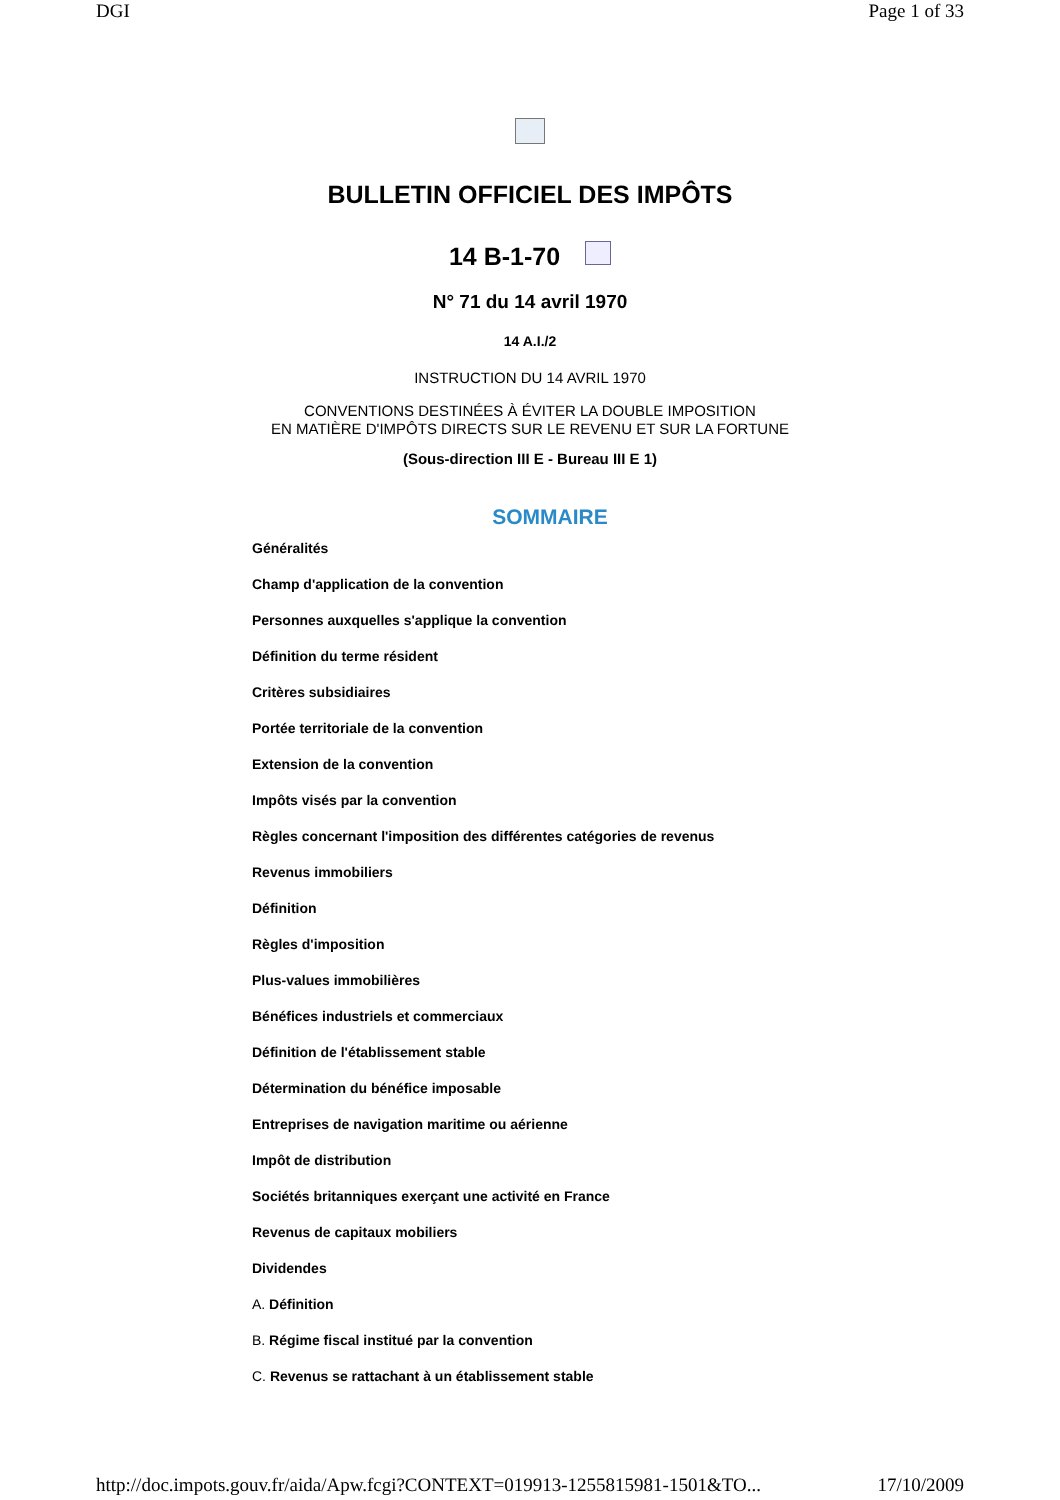DGI Page 1 of 33
BULLETIN OFFICIEL DES IMPÔTS
14 B-1-70
N° 71 du 14 avril 1970
14 A.I./2
INSTRUCTION DU 14 AVRIL 1970
CONVENTIONS DESTINÉES À ÉVITER LA DOUBLE IMPOSITION
EN MATIÈRE D'IMPÔTS DIRECTS SUR LE REVENU ET SUR LA FORTUNE
(Sous-direction III E - Bureau III E 1)
SOMMAIRE
Généralités
Champ d'application de la convention
Personnes auxquelles s'applique la convention
Définition du terme résident
Critères subsidiaires
Portée territoriale de la convention
Extension de la convention
Impôts visés par la convention
Règles concernant l'imposition des différentes catégories de revenus
Revenus immobiliers
Définition
Règles d'imposition
Plus-values immobilières
Bénéfices industriels et commerciaux
Définition de l'établissement stable
Détermination du bénéfice imposable
Entreprises de navigation maritime ou aérienne
Impôt de distribution
Sociétés britanniques exerçant une activité en France
Revenus de capitaux mobiliers
Dividendes
A. Définition
B. Régime fiscal institué par la convention
C. Revenus se rattachant à un établissement stable
http://doc.impots.gouv.fr/aida/Apw.fcgi?CONTEXT=019913-1255815981-1501&TO... 17/10/2009